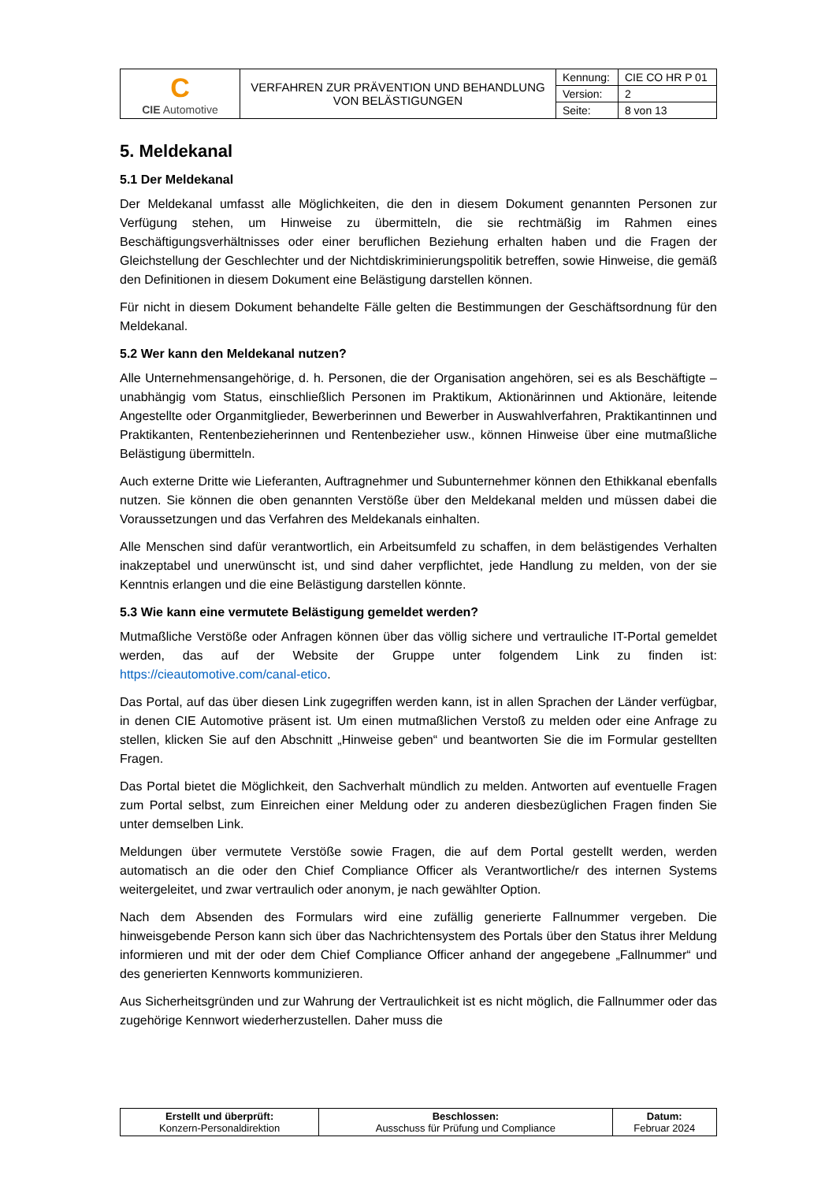| C CIE Automotive | VERFAHREN ZUR PRÄVENTION UND BEHANDLUNG VON BELÄSTIGUNGEN | Kennung: | CIE CO HR P 01 |
| | | Version: | 2 |
| | | Seite: | 8 von 13 |
5. Meldekanal
5.1 Der Meldekanal
Der Meldekanal umfasst alle Möglichkeiten, die den in diesem Dokument genannten Personen zur Verfügung stehen, um Hinweise zu übermitteln, die sie rechtmäßig im Rahmen eines Beschäftigungsverhältnisses oder einer beruflichen Beziehung erhalten haben und die Fragen der Gleichstellung der Geschlechter und der Nichtdiskriminierungspolitik betreffen, sowie Hinweise, die gemäß den Definitionen in diesem Dokument eine Belästigung darstellen können.
Für nicht in diesem Dokument behandelte Fälle gelten die Bestimmungen der Geschäftsordnung für den Meldekanal.
5.2 Wer kann den Meldekanal nutzen?
Alle Unternehmensangehörige, d. h. Personen, die der Organisation angehören, sei es als Beschäftigte – unabhängig vom Status, einschließlich Personen im Praktikum, Aktionärinnen und Aktionäre, leitende Angestellte oder Organmitglieder, Bewerberinnen und Bewerber in Auswahlverfahren, Praktikantinnen und Praktikanten, Rentenbezieherinnen und Rentenbezieher usw., können Hinweise über eine mutmaßliche Belästigung übermitteln.
Auch externe Dritte wie Lieferanten, Auftragnehmer und Subunternehmer können den Ethikkanal ebenfalls nutzen. Sie können die oben genannten Verstöße über den Meldekanal melden und müssen dabei die Voraussetzungen und das Verfahren des Meldekanals einhalten.
Alle Menschen sind dafür verantwortlich, ein Arbeitsumfeld zu schaffen, in dem belästigendes Verhalten inakzeptabel und unerwünscht ist, und sind daher verpflichtet, jede Handlung zu melden, von der sie Kenntnis erlangen und die eine Belästigung darstellen könnte.
5.3 Wie kann eine vermutete Belästigung gemeldet werden?
Mutmaßliche Verstöße oder Anfragen können über das völlig sichere und vertrauliche IT-Portal gemeldet werden, das auf der Website der Gruppe unter folgendem Link zu finden ist: https://cieautomotive.com/canal-etico.
Das Portal, auf das über diesen Link zugegriffen werden kann, ist in allen Sprachen der Länder verfügbar, in denen CIE Automotive präsent ist. Um einen mutmaßlichen Verstoß zu melden oder eine Anfrage zu stellen, klicken Sie auf den Abschnitt „Hinweise geben“ und beantworten Sie die im Formular gestellten Fragen.
Das Portal bietet die Möglichkeit, den Sachverhalt mündlich zu melden. Antworten auf eventuelle Fragen zum Portal selbst, zum Einreichen einer Meldung oder zu anderen diesbezüglichen Fragen finden Sie unter demselben Link.
Meldungen über vermutete Verstöße sowie Fragen, die auf dem Portal gestellt werden, werden automatisch an die oder den Chief Compliance Officer als Verantwortliche/r des internen Systems weitergeleitet, und zwar vertraulich oder anonym, je nach gewählter Option.
Nach dem Absenden des Formulars wird eine zufällig generierte Fallnummer vergeben. Die hinweisgebende Person kann sich über das Nachrichtensystem des Portals über den Status ihrer Meldung informieren und mit der oder dem Chief Compliance Officer anhand der angegebene „Fallnummer“ und des generierten Kennworts kommunizieren.
Aus Sicherheitsgründen und zur Wahrung der Vertraulichkeit ist es nicht möglich, die Fallnummer oder das zugehörige Kennwort wiederherzustellen. Daher muss die
| Erstellt und überprüft: Konzern-Personaldirektion | Beschlossen: Ausschuss für Prüfung und Compliance | Datum: Februar 2024 |